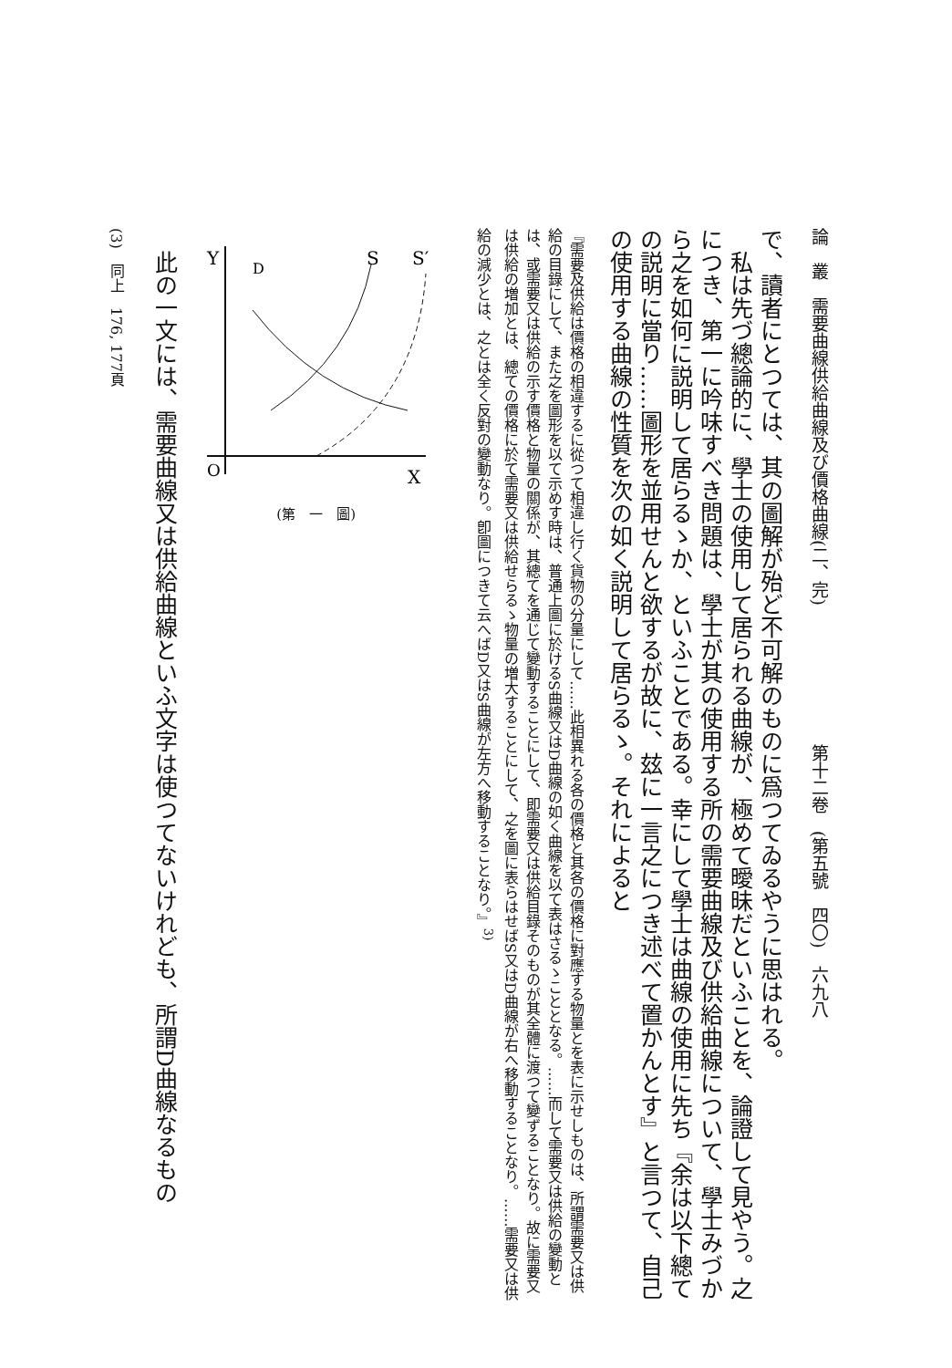論　叢　需要曲線供給曲線及び價格曲線(二、完)　　　　　　　　第十二卷　(第五號　四〇)　六九八
で、讀者にとつては、其の圖解が殆ど不可解のものに爲つてゐるやうに思はれる。
　私は先づ總論的に、學士の使用して居られる曲線が、極めて曖昧だといふことを、論證して見やう。之につき、第一に吟味すべき問題は、學士が其の使用する所の需要曲線及び供給曲線について、學士みづから之を如何に説明して居らるゝか、といふことである。幸にして學士は曲線の使用に先ち『余は以下總ての説明に當り……圖形を並用せんと欲するが故に、玆に一言之につき述べて置かんとす』と言つて、自己の使用する曲線の性質を次の如く説明して居らるゝ。それによると
『需要及供給は價格の相違するに從つて相違し行く貨物の分量にして……此相異れる各の價格と其各の價格に對應する物量とを表に示せしものは、所謂需要又は供給の目錄にして、また之を圖形を以て示めす時は、普通上圖に於けるS曲線又はD曲線の如く曲線を以て表はさるゝこととなる。……而して需要又は供給の變動とは、或需要又は供給の示す價格と物量の關係が、其總てを通じて變動することにして、即需要又は供給目錄そのものが其全體に渡つて變ずることなり。故に需要又は供給の増加とは、總ての價格に於て需要又は供給せらるゝ物量の増大することにして、之を圖に表らはせばS又はD曲線が右へ移動することなり。……需要又は供給の減少とは、之とは全く反對の變動なり。卽圖につきて云へばD又はS曲線が左方へ移動することなり。』<sup>3)</sup>
Y
D
S
S′
O
X
(第　一　圖)
　此の一文には、需要曲線又は供給曲線といふ文字は使つてないけれども、所謂D曲線なるもの
(3)　同上　176, 177頁